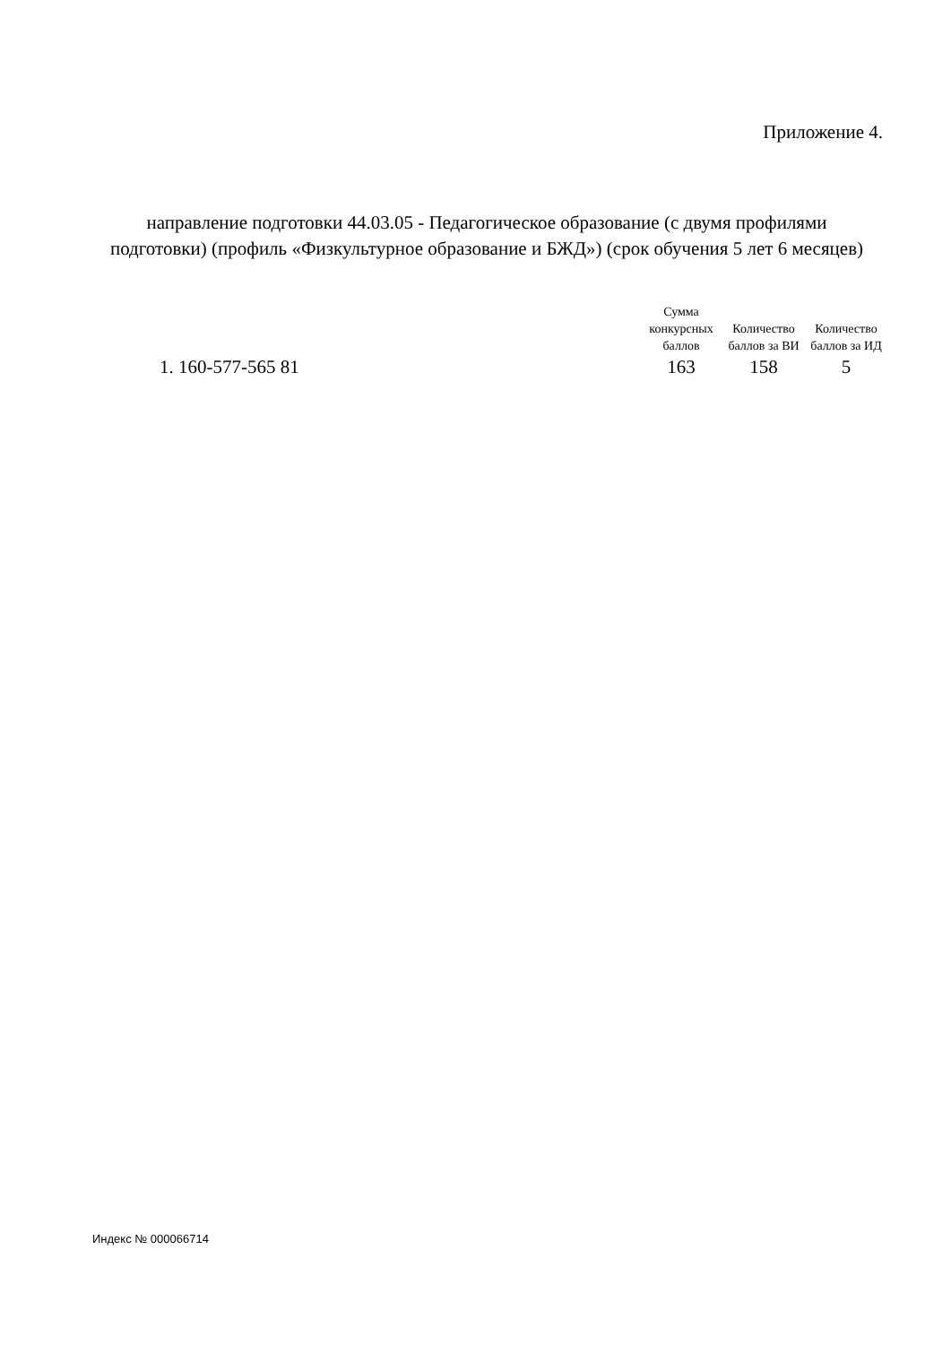Приложение 4.
направление подготовки 44.03.05 - Педагогическое образование (с двумя профилями подготовки) (профиль «Физкультурное образование и БЖД») (срок обучения 5 лет 6 месяцев)
| | Сумма конкурсных баллов | Количество баллов за ВИ | Количество баллов за ИД |
| --- | --- | --- | --- |
| 1. 160-577-565 81 | 163 | 158 | 5 |
Индекс № 000066714